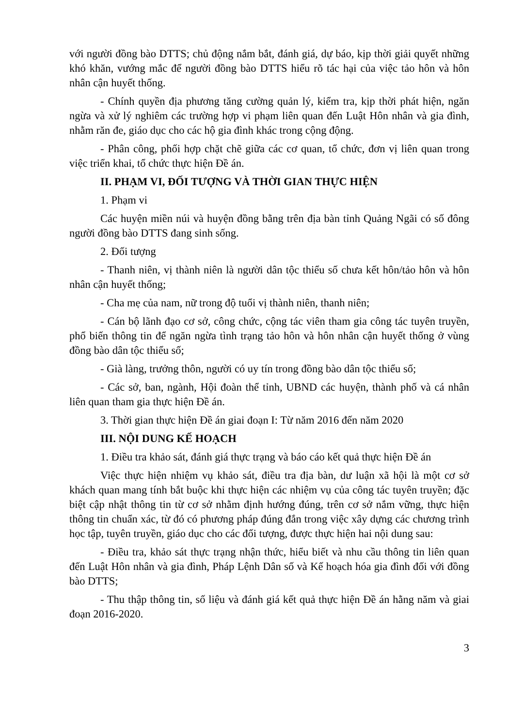với người đồng bào DTTS; chủ động nắm bắt, đánh giá, dự báo, kịp thời giải quyết những khó khăn, vướng mắc để người đồng bào DTTS hiểu rõ tác hại của việc tảo hôn và hôn nhân cận huyết thống.
- Chính quyền địa phương tăng cường quản lý, kiểm tra, kịp thời phát hiện, ngăn ngừa và xử lý nghiêm các trường hợp vi phạm liên quan đến Luật Hôn nhân và gia đình, nhằm răn đe, giáo dục cho các hộ gia đình khác trong cộng động.
- Phân công, phối hợp chặt chẽ giữa các cơ quan, tổ chức, đơn vị liên quan trong việc triển khai, tổ chức thực hiện Đề án.
II. PHẠM VI, ĐỐI TƯỢNG VÀ THỜI GIAN THỰC HIỆN
1. Phạm vi
Các huyện miền núi và huyện đồng bằng trên địa bàn tỉnh Quảng Ngãi có số đông người đồng bào DTTS đang sinh sống.
2. Đối tượng
- Thanh niên, vị thành niên là người dân tộc thiểu số chưa kết hôn/tảo hôn và hôn nhân cận huyết thống;
- Cha mẹ của nam, nữ trong độ tuổi vị thành niên, thanh niên;
- Cán bộ lãnh đạo cơ sở, công chức, cộng tác viên tham gia công tác tuyên truyền, phổ biến thông tin để ngăn ngừa tình trạng tảo hôn và hôn nhân cận huyết thống ở vùng đồng bào dân tộc thiểu số;
- Già làng, trưởng thôn, người có uy tín trong đồng bào dân tộc thiểu số;
- Các sở, ban, ngành, Hội đoàn thể tỉnh, UBND các huyện, thành phố và cá nhân liên quan tham gia thực hiện Đề án.
3. Thời gian thực hiện Đề án giai đoạn I: Từ năm 2016 đến năm 2020
III. NỘI DUNG KẾ HOẠCH
1. Điều tra khảo sát, đánh giá thực trạng và báo cáo kết quả thực hiện Đề án
Việc thực hiện nhiệm vụ khảo sát, điều tra địa bàn, dư luận xã hội là một cơ sở khách quan mang tính bắt buộc khi thực hiện các nhiệm vụ của công tác tuyên truyền; đặc biệt cập nhật thông tin từ cơ sở nhằm định hướng đúng, trên cơ sở nắm vững, thực hiện thông tin chuẩn xác, từ đó có phương pháp đúng đắn trong việc xây dựng các chương trình học tập, tuyên truyền, giáo dục cho các đối tượng, được thực hiện hai nội dung sau:
- Điều tra, khảo sát thực trạng nhận thức, hiểu biết và nhu cầu thông tin liên quan đến Luật Hôn nhân và gia đình, Pháp Lệnh Dân số và Kế hoạch hóa gia đình đối với đồng bào DTTS;
- Thu thập thông tin, số liệu và đánh giá kết quả thực hiện Đề án hằng năm và giai đoạn 2016-2020.
3